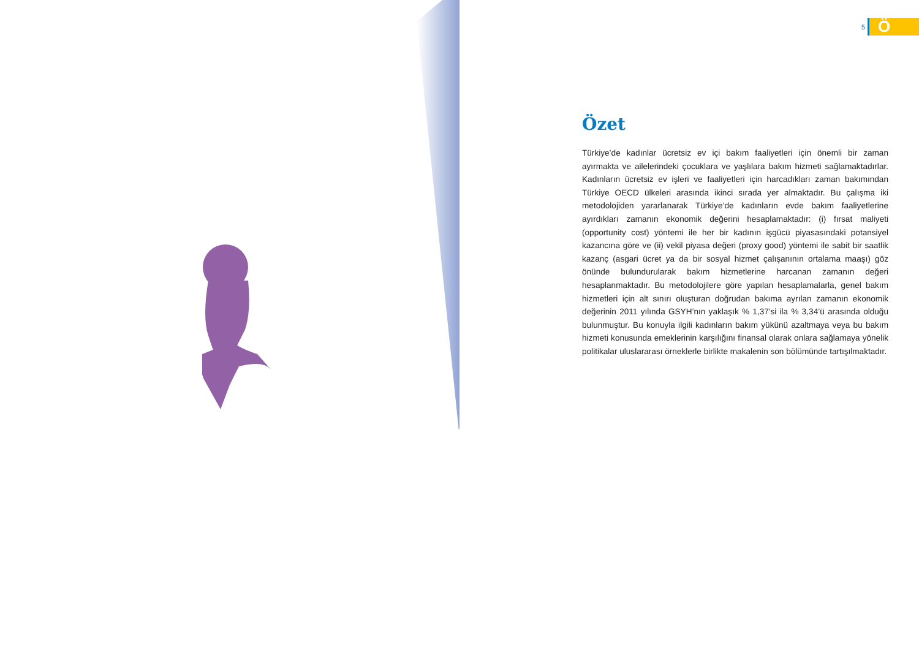5
Ö
Özet
Türkiye’de kadınlar ücretsiz ev içi bakım faaliyetleri için önemli bir zaman ayırmakta ve ailelerindeki çocuklara ve yaşlılara bakım hizmeti sağlamaktadırlar. Kadınların ücretsiz ev işleri ve faaliyetleri için harcadıkları zaman bakımından Türkiye OECD ülkeleri arasında ikinci sırada yer almaktadır. Bu çalışma iki metodolojiden yararlanarak Türkiye’de kadınların evde bakım faaliyetlerine ayırdıkları zamanın ekonomik değerini hesaplamaktadır: (i) fırsat maliyeti (opportunity cost) yöntemi ile her bir kadının işgücü piyasasındaki potansiyel kazancına göre ve (ii) vekil piyasa değeri (proxy good) yöntemi ile sabit bir saatlik kazanç (asgari ücret ya da bir sosyal hizmet çalışanının ortalama maaşı) göz önünde bulundurularak bakım hizmetlerine harcanan zamanın değeri hesaplanmaktadır. Bu metodolojilere göre yapılan hesaplamalarla, genel bakım hizmetleri için alt sınırı oluşturan doğrudan bakıma ayrılan zamanın ekonomik değerinin 2011 yılında GSYH’nın yaklaşık % 1,37’si ila % 3,34’ü arasında olduğu bulunmuştur. Bu konuyla ilgili kadınların bakım yükünü azaltmaya veya bu bakım hizmeti konusunda emeklerinin karşılığını finansal olarak onlara sağlamaya yönelik politikalar uluslararası örneklerle birlikte makalenin son bölümünde tartışılmaktadır.